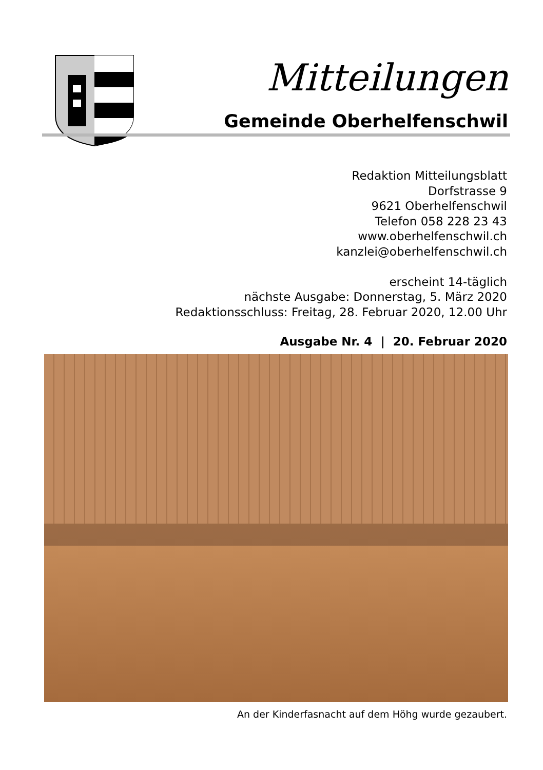Mitteilungen
Gemeinde Oberhelfenschwil
Redaktion Mitteilungsblatt
Dorfstrasse 9
9621 Oberhelfenschwil
Telefon 058 228 23 43
www.oberhelfenschwil.ch
kanzlei@oberhelfenschwil.ch
erscheint 14-täglich
nächste Ausgabe: Donnerstag, 5. März 2020
Redaktionsschluss: Freitag, 28. Februar 2020, 12.00 Uhr
Ausgabe Nr. 4 | 20. Februar 2020
An der Kinderfasnacht auf dem Höhg wurde gezaubert.